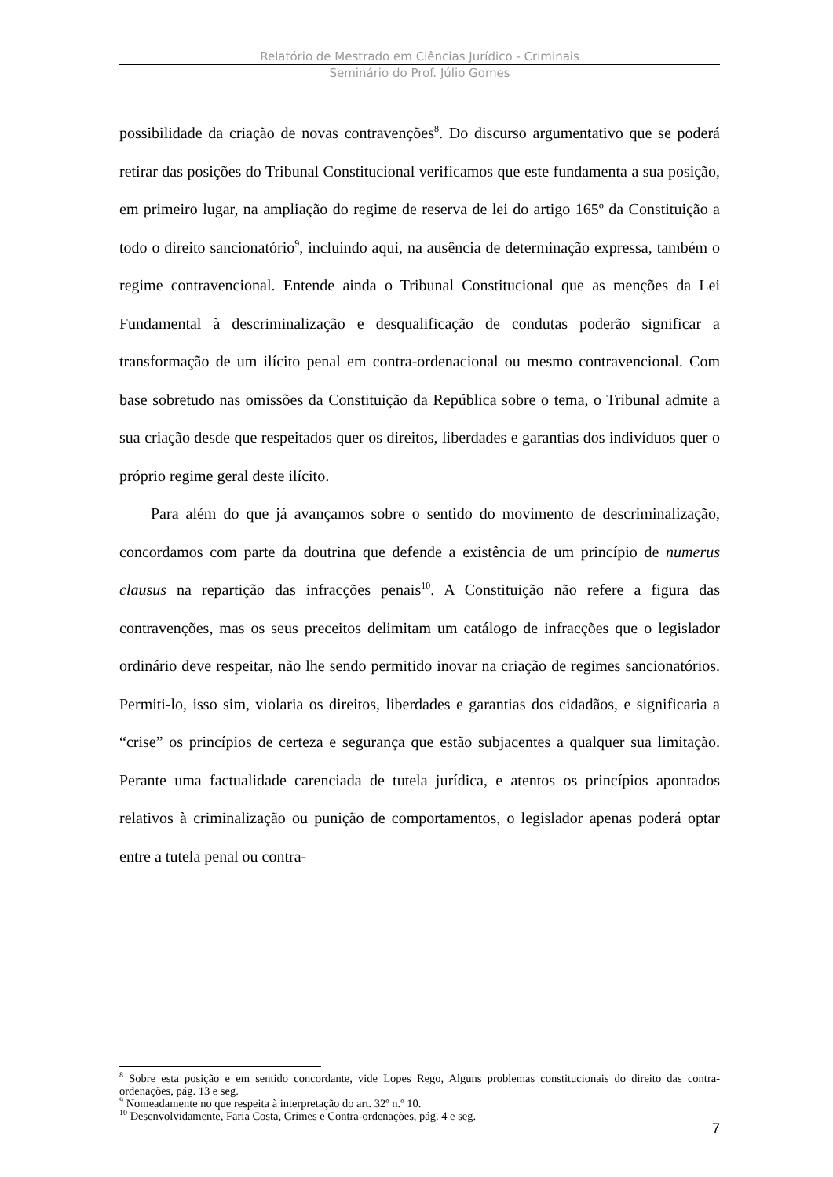Relatório de Mestrado em Ciências Jurídico - Criminais
Seminário do Prof. Júlio Gomes
possibilidade da criação de novas contravenções<sup>8</sup>. Do discurso argumentativo que se poderá retirar das posições do Tribunal Constitucional verificamos que este fundamenta a sua posição, em primeiro lugar, na ampliação do regime de reserva de lei do artigo 165º da Constituição a todo o direito sancionatório<sup>9</sup>, incluindo aqui, na ausência de determinação expressa, também o regime contravencional. Entende ainda o Tribunal Constitucional que as menções da Lei Fundamental à descriminalização e desqualificação de condutas poderão significar a transformação de um ilícito penal em contra-ordenacional ou mesmo contravencional. Com base sobretudo nas omissões da Constituição da República sobre o tema, o Tribunal admite a sua criação desde que respeitados quer os direitos, liberdades e garantias dos indivíduos quer o próprio regime geral deste ilícito.
Para além do que já avançamos sobre o sentido do movimento de descriminalização, concordamos com parte da doutrina que defende a existência de um princípio de numerus clausus na repartição das infracções penais<sup>10</sup>. A Constituição não refere a figura das contravenções, mas os seus preceitos delimitam um catálogo de infracções que o legislador ordinário deve respeitar, não lhe sendo permitido inovar na criação de regimes sancionatórios. Permiti-lo, isso sim, violaria os direitos, liberdades e garantias dos cidadãos, e significaria a “crise” os princípios de certeza e segurança que estão subjacentes a qualquer sua limitação. Perante uma factualidade carenciada de tutela jurídica, e atentos os princípios apontados relativos à criminalização ou punição de comportamentos, o legislador apenas poderá optar entre a tutela penal ou contra-
<sup>8</sup> Sobre esta posição e em sentido concordante, vide Lopes Rego, Alguns problemas constitucionais do direito das contra-ordenações, pág. 13 e seg.
<sup>9</sup> Nomeadamente no que respeita à interpretação do art. 32º n.º 10.
<sup>10</sup> Desenvolvidamente, Faria Costa, Crimes e Contra-ordenações, pág. 4 e seg.
7